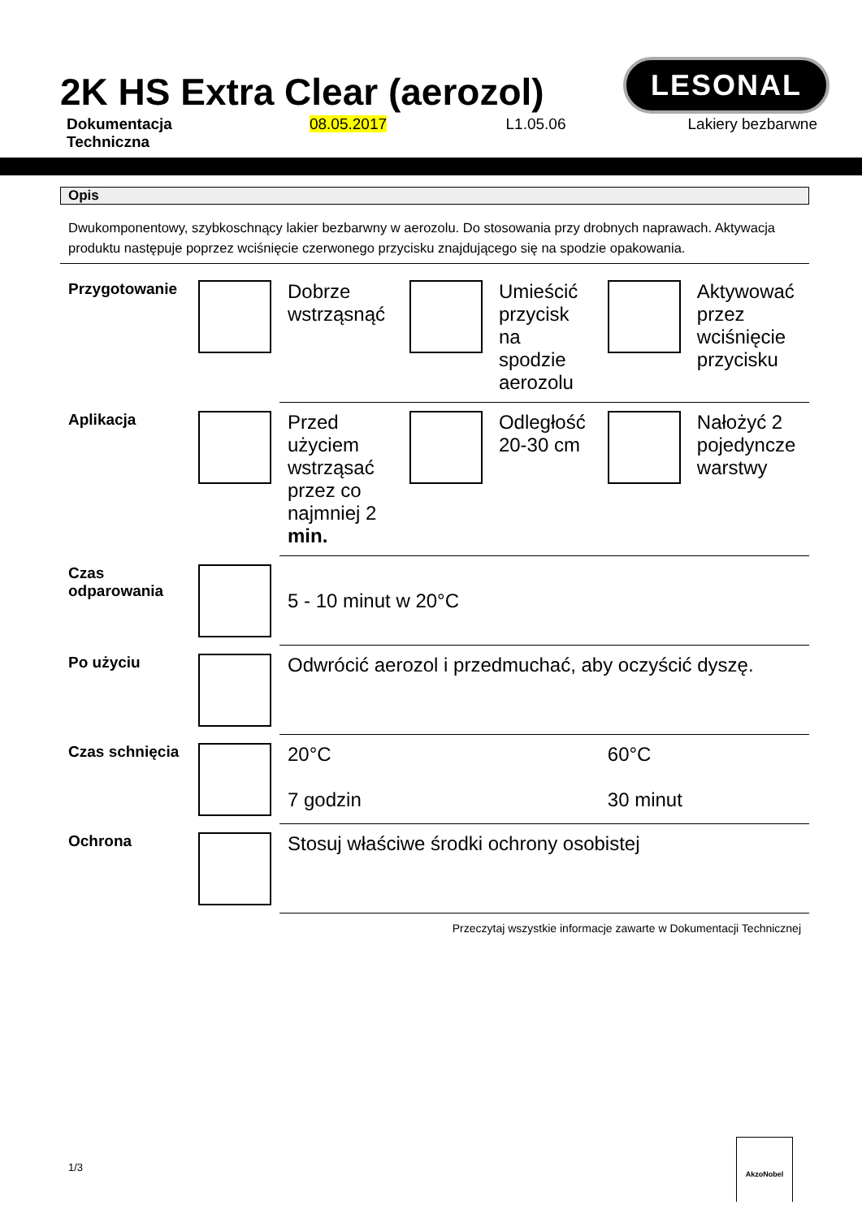2K HS Extra Clear (aerozol)
LESONAL
Dokumentacja Techniczna 08.05.2017 L1.05.06 Lakiery bezbarwne
Opis
Dwukomponentowy, szybkoschnący lakier bezbarwny w aerozolu. Do stosowania przy drobnych naprawach. Aktywacja produktu następuje poprzez wciśnięcie czerwonego przycisku znajdującego się na spodzie opakowania.
| Przygotowanie | | Dobrze wstrząsnąć | | Umieścić przycisk na spodzie aerozolu | | Aktywować przez wciśnięcie przycisku |
| Aplikacja | | Przed użyciem wstrząsać przez co najmniej 2 min. | | Odległość 20-30 cm | | Nałożyć 2 pojedyncze warstwy |
| Czas odparowania | | 5 - 10 minut w 20°C | | | | |
| Po użyciu | | Odwrócić aerozol i przedmuchać, aby oczyścić dyszę. | | | | |
| Czas schnięcia | | 20°C 7 godzin | | | 60°C 30 minut | |
| Ochrona | | Stosuj właściwe środki ochrony osobistej | | | | |
Przeczytaj wszystkie informacje zawarte w Dokumentacji Technicznej
1/3
AkzoNobel